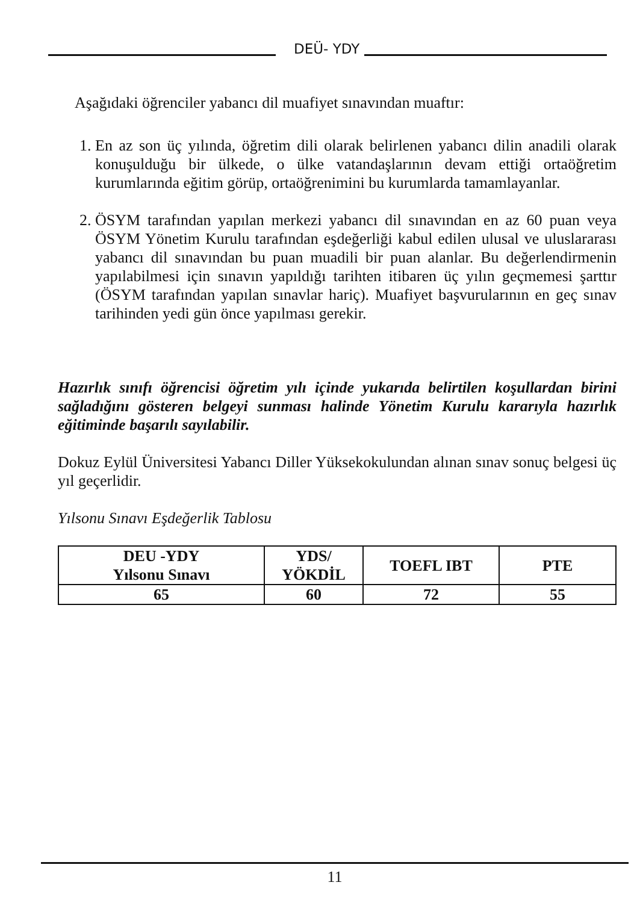DEÜ- YDY
Aşağıdaki öğrenciler yabancı dil muafiyet sınavından muaftır:
1. En az son üç yılında, öğretim dili olarak belirlenen yabancı dilin anadili olarak konuşulduğu bir ülkede, o ülke vatandaşlarının devam ettiği ortaöğretim kurumlarında eğitim görüp, ortaöğrenimini bu kurumlarda tamamlayanlar.
2. ÖSYM tarafından yapılan merkezi yabancı dil sınavından en az 60 puan veya ÖSYM Yönetim Kurulu tarafından eşdeğerliği kabul edilen ulusal ve uluslararası yabancı dil sınavından bu puan muadili bir puan alanlar. Bu değerlendirmenin yapılabilmesi için sınavın yapıldığı tarihten itibaren üç yılın geçmemesi şarttır (ÖSYM tarafından yapılan sınavlar hariç). Muafiyet başvurularının en geç sınav tarihinden yedi gün önce yapılması gerekir.
Hazırlık sınıfı öğrencisi öğretim yılı içinde yukarıda belirtilen koşullardan birini sağladığını gösteren belgeyi sunması halinde Yönetim Kurulu kararıyla hazırlık eğitiminde başarılı sayılabilir.
Dokuz Eylül Üniversitesi Yabancı Diller Yüksekokulundan alınan sınav sonuç belgesi üç yıl geçerlidir.
Yılsonu Sınavı Eşdeğerlik Tablosu
| DEU -YDY Yılsonu Sınavı | YDS/ YÖKDİL | TOEFL IBT | PTE |
| --- | --- | --- | --- |
| 65 | 60 | 72 | 55 |
11